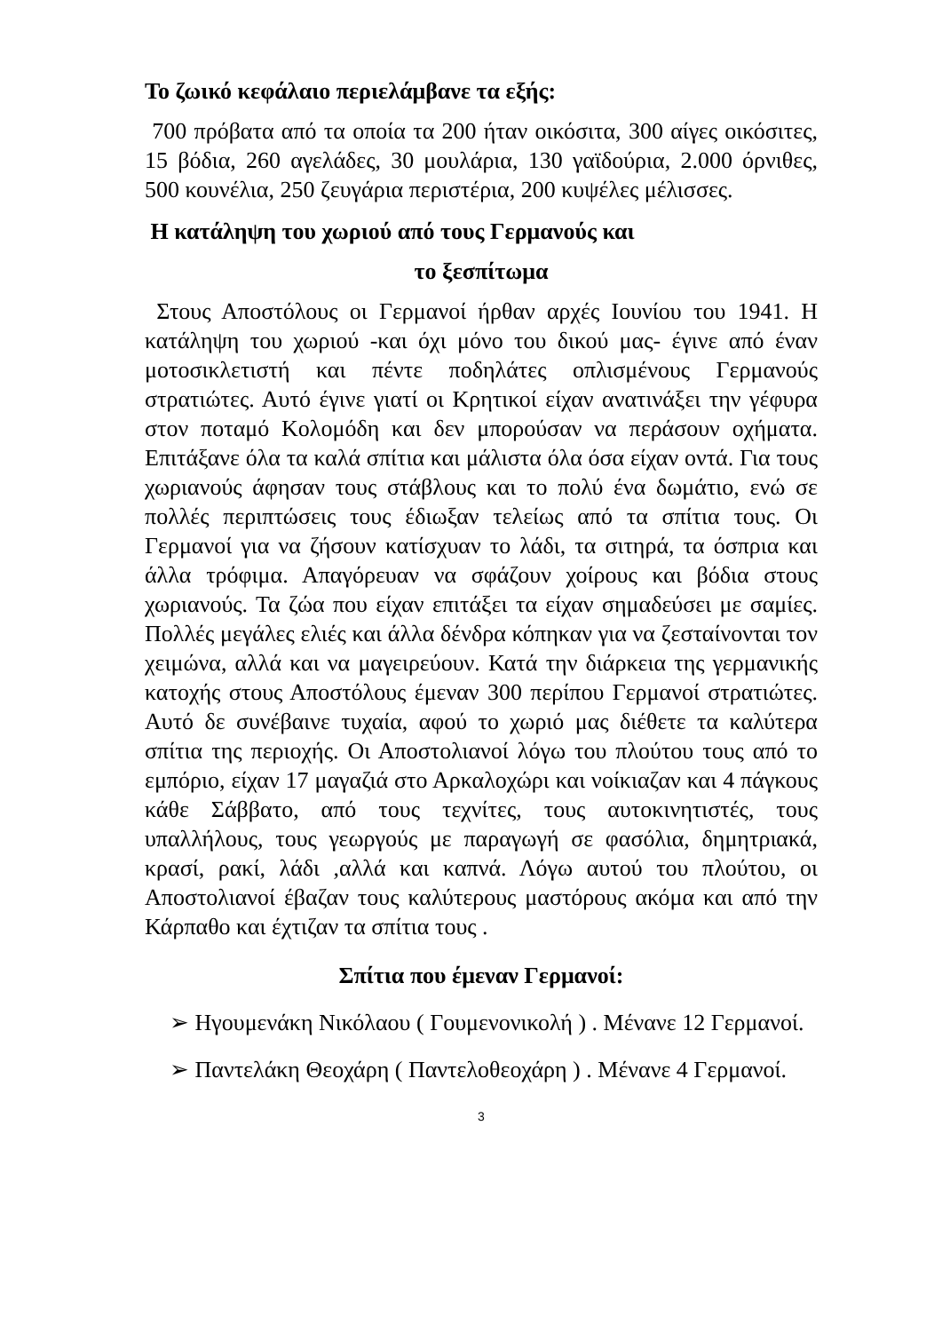Το ζωικό κεφάλαιο περιελάμβανε τα εξής:
700 πρόβατα από τα οποία τα 200 ήταν οικόσιτα, 300 αίγες οικόσιτες, 15 βόδια, 260 αγελάδες, 30 μουλάρια, 130 γαϊδούρια, 2.000 όρνιθες, 500 κουνέλια, 250 ζευγάρια περιστέρια, 200 κυψέλες μέλισσες.
Η κατάληψη του χωριού από τους Γερμανούς και
το ξεσπίτωμα
Στους Αποστόλους οι Γερμανοί ήρθαν αρχές Ιουνίου του 1941. Η κατάληψη του χωριού -και όχι μόνο του δικού μας- έγινε από έναν μοτοσικλετιστή και πέντε ποδηλάτες οπλισμένους Γερμανούς στρατιώτες. Αυτό έγινε γιατί οι Κρητικοί είχαν ανατινάξει την γέφυρα στον ποταμό Κολομόδη και δεν μπορούσαν να περάσουν οχήματα. Επιτάξανε όλα τα καλά σπίτια και μάλιστα όλα όσα είχαν οντά. Για τους χωριανούς άφησαν τους στάβλους και το πολύ ένα δωμάτιο, ενώ σε πολλές περιπτώσεις τους έδιωξαν τελείως από τα σπίτια τους. Οι Γερμανοί για να ζήσουν κατίσχυαν το λάδι, τα σιτηρά, τα όσπρια και άλλα τρόφιμα. Απαγόρευαν να σφάζουν χοίρους και βόδια στους χωριανούς. Τα ζώα που είχαν επιτάξει τα είχαν σημαδεύσει με σαμίες. Πολλές μεγάλες ελιές και άλλα δένδρα κόπηκαν για να ζεσταίνονται τον χειμώνα, αλλά και να μαγειρεύουν. Κατά την διάρκεια της γερμανικής κατοχής στους Αποστόλους έμεναν 300 περίπου Γερμανοί στρατιώτες. Αυτό δε συνέβαινε τυχαία, αφού το χωριό μας διέθετε τα καλύτερα σπίτια της περιοχής. Οι Αποστολιανοί λόγω του πλούτου τους από το εμπόριο, είχαν 17 μαγαζιά στο Αρκαλοχώρι και νοίκιαζαν και 4 πάγκους κάθε Σάββατο, από τους τεχνίτες, τους αυτοκινητιστές, τους υπαλλήλους, τους γεωργούς με παραγωγή σε φασόλια, δημητριακά, κρασί, ρακί, λάδι ,αλλά και καπνά. Λόγω αυτού του πλούτου, οι Αποστολιανοί έβαζαν τους καλύτερους μαστόρους ακόμα και από την Κάρπαθο και έχτιζαν τα σπίτια τους .
Σπίτια που έμεναν Γερμανοί:
➢ Ηγουμενάκη Νικόλαου ( Γουμενονικολή ) . Μένανε 12 Γερμανοί.
➢ Παντελάκη Θεοχάρη ( Παντελοθεοχάρη ) . Μένανε 4 Γερμανοί.
3